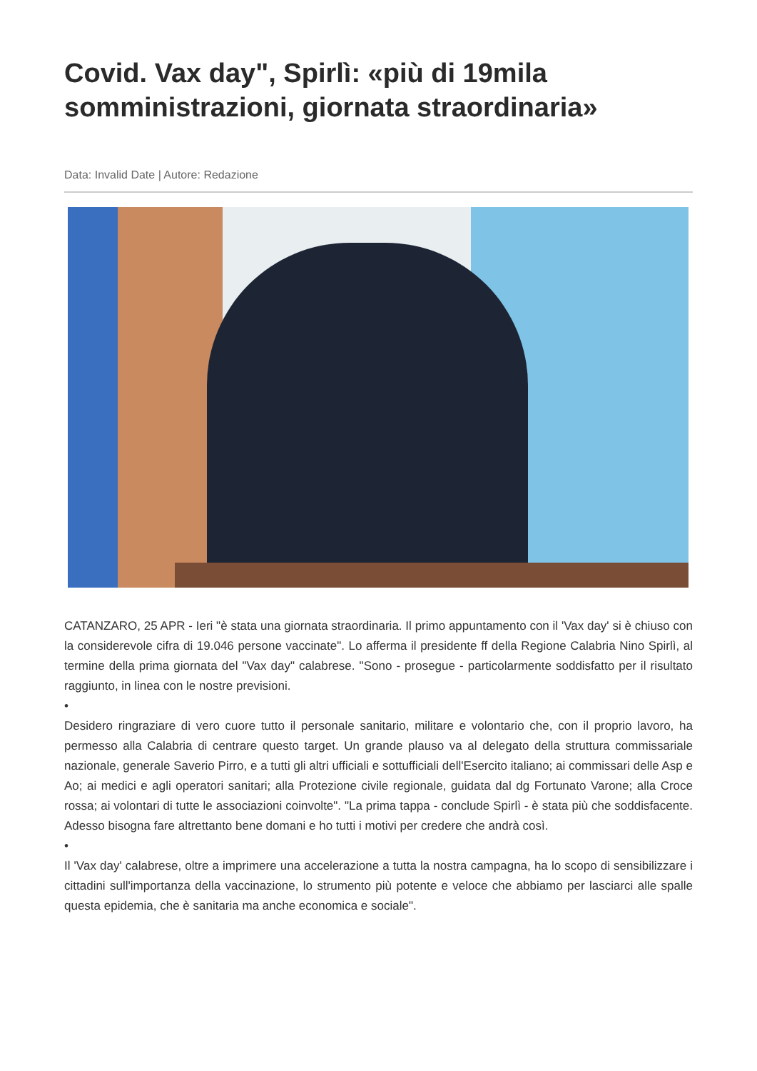Covid. Vax day", Spirlì: «più di 19mila somministrazioni, giornata straordinaria»
Data: Invalid Date | Autore: Redazione
CATANZARO, 25 APR - Ieri "è stata una giornata straordinaria. Il primo appuntamento con il 'Vax day' si è chiuso con la considerevole cifra di 19.046 persone vaccinate". Lo afferma il presidente ff della Regione Calabria Nino Spirlì, al termine della prima giornata del "Vax day" calabrese. "Sono - prosegue - particolarmente soddisfatto per il risultato raggiunto, in linea con le nostre previsioni.
•
Desidero ringraziare di vero cuore tutto il personale sanitario, militare e volontario che, con il proprio lavoro, ha permesso alla Calabria di centrare questo target. Un grande plauso va al delegato della struttura commissariale nazionale, generale Saverio Pirro, e a tutti gli altri ufficiali e sottufficiali dell'Esercito italiano; ai commissari delle Asp e Ao; ai medici e agli operatori sanitari; alla Protezione civile regionale, guidata dal dg Fortunato Varone; alla Croce rossa; ai volontari di tutte le associazioni coinvolte". "La prima tappa - conclude Spirlì - è stata più che soddisfacente. Adesso bisogna fare altrettanto bene domani e ho tutti i motivi per credere che andrà così.
•
Il 'Vax day' calabrese, oltre a imprimere una accelerazione a tutta la nostra campagna, ha lo scopo di sensibilizzare i cittadini sull'importanza della vaccinazione, lo strumento più potente e veloce che abbiamo per lasciarci alle spalle questa epidemia, che è sanitaria ma anche economica e sociale".